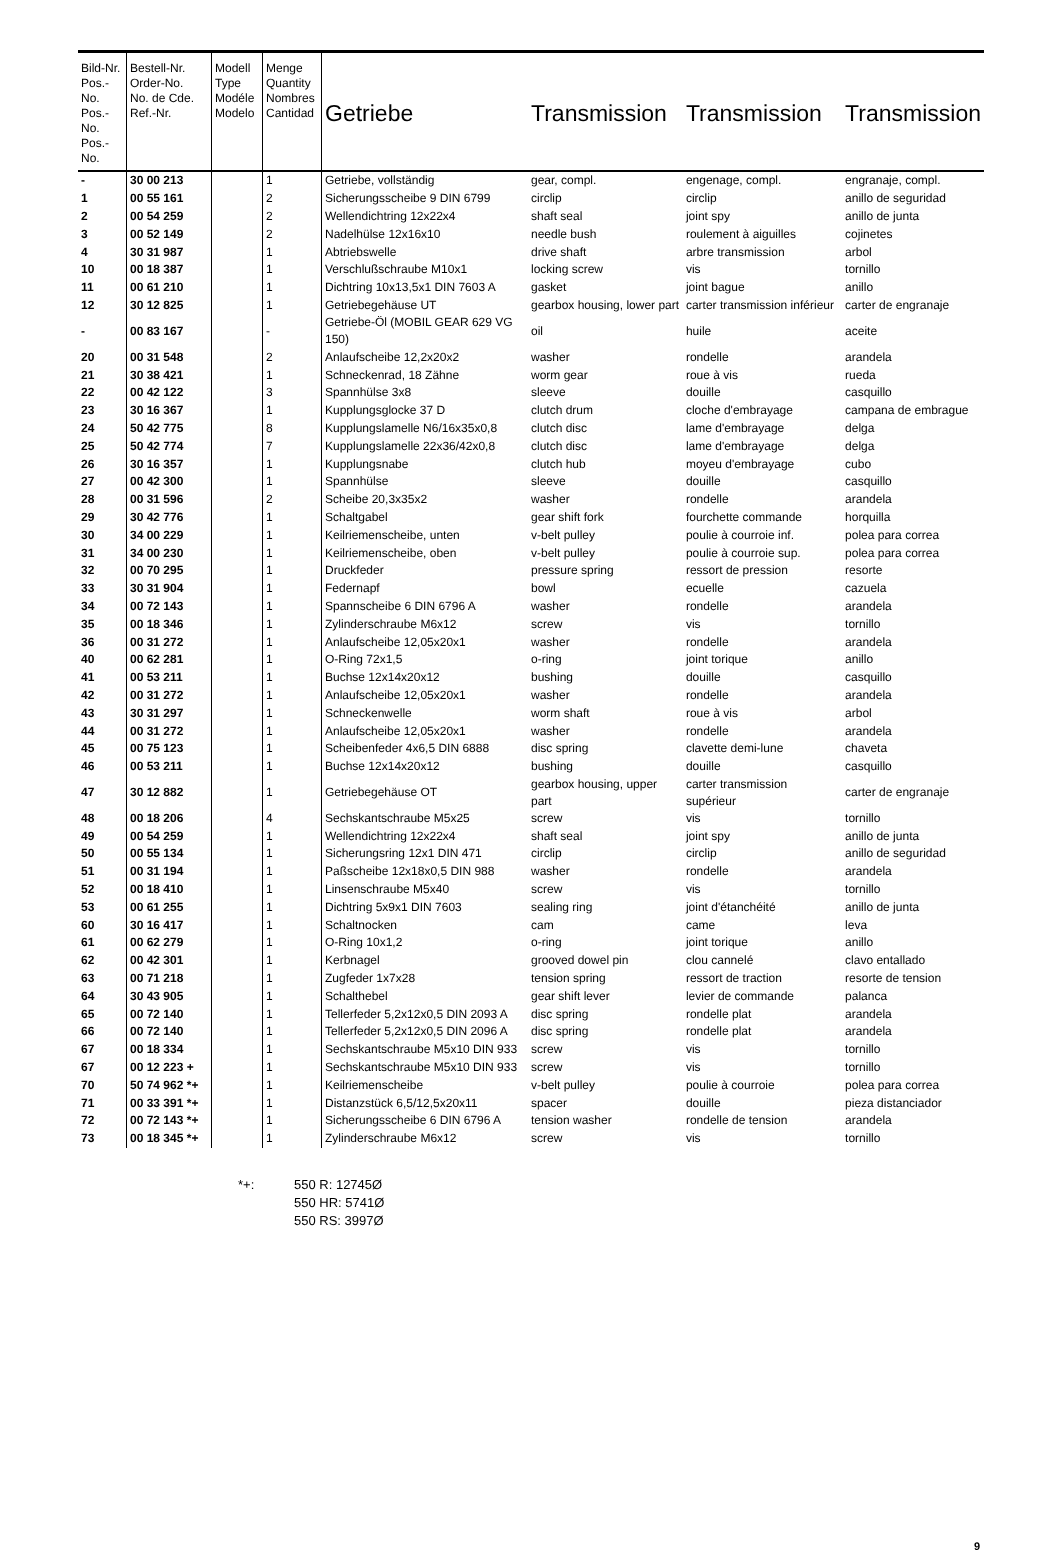| Bild-Nr. Pos.-No. Pos.-No. Pos.-No. | Bestell-Nr. Order-No. No. de Cde. Ref.-Nr. | Modell Type Modéle Modelo | Menge Quantity Nombres Cantidad | Getriebe | Transmission | Transmission | Transmission |
| --- | --- | --- | --- | --- | --- | --- | --- |
| - | 30 00 213 | | 1 | Getriebe, vollständig | gear, compl. | engenage, compl. | engranaje, compl. |
| 1 | 00 55 161 | | 2 | Sicherungsscheibe 9 DIN 6799 | circlip | circlip | anillo de seguridad |
| 2 | 00 54 259 | | 2 | Wellendichtring 12x22x4 | shaft seal | joint spy | anillo de junta |
| 3 | 00 52 149 | | 2 | Nadelhülse 12x16x10 | needle bush | roulement à aiguilles | cojinetes |
| 4 | 30 31 987 | | 1 | Abtriebswelle | drive shaft | arbre transmission | arbol |
| 10 | 00 18 387 | | 1 | Verschlußschraube M10x1 | locking screw | vis | tornillo |
| 11 | 00 61 210 | | 1 | Dichtring 10x13,5x1 DIN 7603 A | gasket | joint bague | anillo |
| 12 | 30 12 825 | | 1 | Getriebegehäuse UT | gearbox housing, lower part | carter transmission inférieur | carter de engranaje |
| - | 00 83 167 | | - | Getriebe-Öl (MOBIL GEAR 629 VG 150) | oil | huile | aceite |
| 20 | 00 31 548 | | 2 | Anlaufscheibe 12,2x20x2 | washer | rondelle | arandela |
| 21 | 30 38 421 | | 1 | Schneckenrad, 18 Zähne | worm gear | roue à vis | rueda |
| 22 | 00 42 122 | | 3 | Spannhülse 3x8 | sleeve | douille | casquillo |
| 23 | 30 16 367 | | 1 | Kupplungsglocke 37 D | clutch drum | cloche d'embrayage | campana de embrague |
| 24 | 50 42 775 | | 8 | Kupplungslamelle N6/16x35x0,8 | clutch disc | lame d'embrayage | delga |
| 25 | 50 42 774 | | 7 | Kupplungslamelle 22x36/42x0,8 | clutch disc | lame d'embrayage | delga |
| 26 | 30 16 357 | | 1 | Kupplungsnabe | clutch hub | moyeu d'embrayage | cubo |
| 27 | 00 42 300 | | 1 | Spannhülse | sleeve | douille | casquillo |
| 28 | 00 31 596 | | 2 | Scheibe 20,3x35x2 | washer | rondelle | arandela |
| 29 | 30 42 776 | | 1 | Schaltgabel | gear shift fork | fourchette commande | horquilla |
| 30 | 34 00 229 | | 1 | Keilriemenscheibe, unten | v-belt pulley | poulie à courroie inf. | polea para correa |
| 31 | 34 00 230 | | 1 | Keilriemenscheibe, oben | v-belt pulley | poulie à courroie sup. | polea para correa |
| 32 | 00 70 295 | | 1 | Druckfeder | pressure spring | ressort de pression | resorte |
| 33 | 30 31 904 | | 1 | Federnapf | bowl | ecuelle | cazuela |
| 34 | 00 72 143 | | 1 | Spannscheibe 6 DIN 6796 A | washer | rondelle | arandela |
| 35 | 00 18 346 | | 1 | Zylinderschraube M6x12 | screw | vis | tornillo |
| 36 | 00 31 272 | | 1 | Anlaufscheibe 12,05x20x1 | washer | rondelle | arandela |
| 40 | 00 62 281 | | 1 | O-Ring 72x1,5 | o-ring | joint torique | anillo |
| 41 | 00 53 211 | | 1 | Buchse 12x14x20x12 | bushing | douille | casquillo |
| 42 | 00 31 272 | | 1 | Anlaufscheibe 12,05x20x1 | washer | rondelle | arandela |
| 43 | 30 31 297 | | 1 | Schneckenwelle | worm shaft | roue à vis | arbol |
| 44 | 00 31 272 | | 1 | Anlaufscheibe 12,05x20x1 | washer | rondelle | arandela |
| 45 | 00 75 123 | | 1 | Scheibenfeder 4x6,5 DIN 6888 | disc spring | clavette demi-lune | chaveta |
| 46 | 00 53 211 | | 1 | Buchse 12x14x20x12 | bushing | douille | casquillo |
| 47 | 30 12 882 | | 1 | Getriebegehäuse OT | gearbox housing, upper part | carter transmission supérieur | carter de engranaje |
| 48 | 00 18 206 | | 4 | Sechskantschraube M5x25 | screw | vis | tornillo |
| 49 | 00 54 259 | | 1 | Wellendichtring 12x22x4 | shaft seal | joint spy | anillo de junta |
| 50 | 00 55 134 | | 1 | Sicherungsring 12x1 DIN 471 | circlip | circlip | anillo de seguridad |
| 51 | 00 31 194 | | 1 | Paßscheibe 12x18x0,5 DIN 988 | washer | rondelle | arandela |
| 52 | 00 18 410 | | 1 | Linsenschraube M5x40 | screw | vis | tornillo |
| 53 | 00 61 255 | | 1 | Dichtring 5x9x1 DIN 7603 | sealing ring | joint d'étanchéité | anillo de junta |
| 60 | 30 16 417 | | 1 | Schaltnocken | cam | came | leva |
| 61 | 00 62 279 | | 1 | O-Ring 10x1,2 | o-ring | joint torique | anillo |
| 62 | 00 42 301 | | 1 | Kerbnagel | grooved dowel pin | clou cannelé | clavo entallado |
| 63 | 00 71 218 | | 1 | Zugfeder 1x7x28 | tension spring | ressort de traction | resorte de tension |
| 64 | 30 43 905 | | 1 | Schalthebel | gear shift lever | levier de commande | palanca |
| 65 | 00 72 140 | | 1 | Tellerfeder 5,2x12x0,5 DIN 2093 A | disc spring | rondelle plat | arandela |
| 66 | 00 72 140 | | 1 | Tellerfeder 5,2x12x0,5 DIN 2096 A | disc spring | rondelle plat | arandela |
| 67 | 00 18 334 | | 1 | Sechskantschraube M5x10 DIN 933 | screw | vis | tornillo |
| 67 | 00 12 223 + | | 1 | Sechskantschraube M5x10 DIN 933 | screw | vis | tornillo |
| 70 | 50 74 962 *+ | | 1 | Keilriemenscheibe | v-belt pulley | poulie à courroie | polea para correa |
| 71 | 00 33 391 *+ | | 1 | Distanzstück 6,5/12,5x20x11 | spacer | douille | pieza distanciador |
| 72 | 00 72 143 *+ | | 1 | Sicherungsscheibe 6 DIN 6796 A | tension washer | rondelle de tension | arandela |
| 73 | 00 18 345 *+ | | 1 | Zylinderschraube M6x12 | screw | vis | tornillo |
*+: 550 R: 12745Ø
550 HR: 5741Ø
550 RS: 3997Ø
9